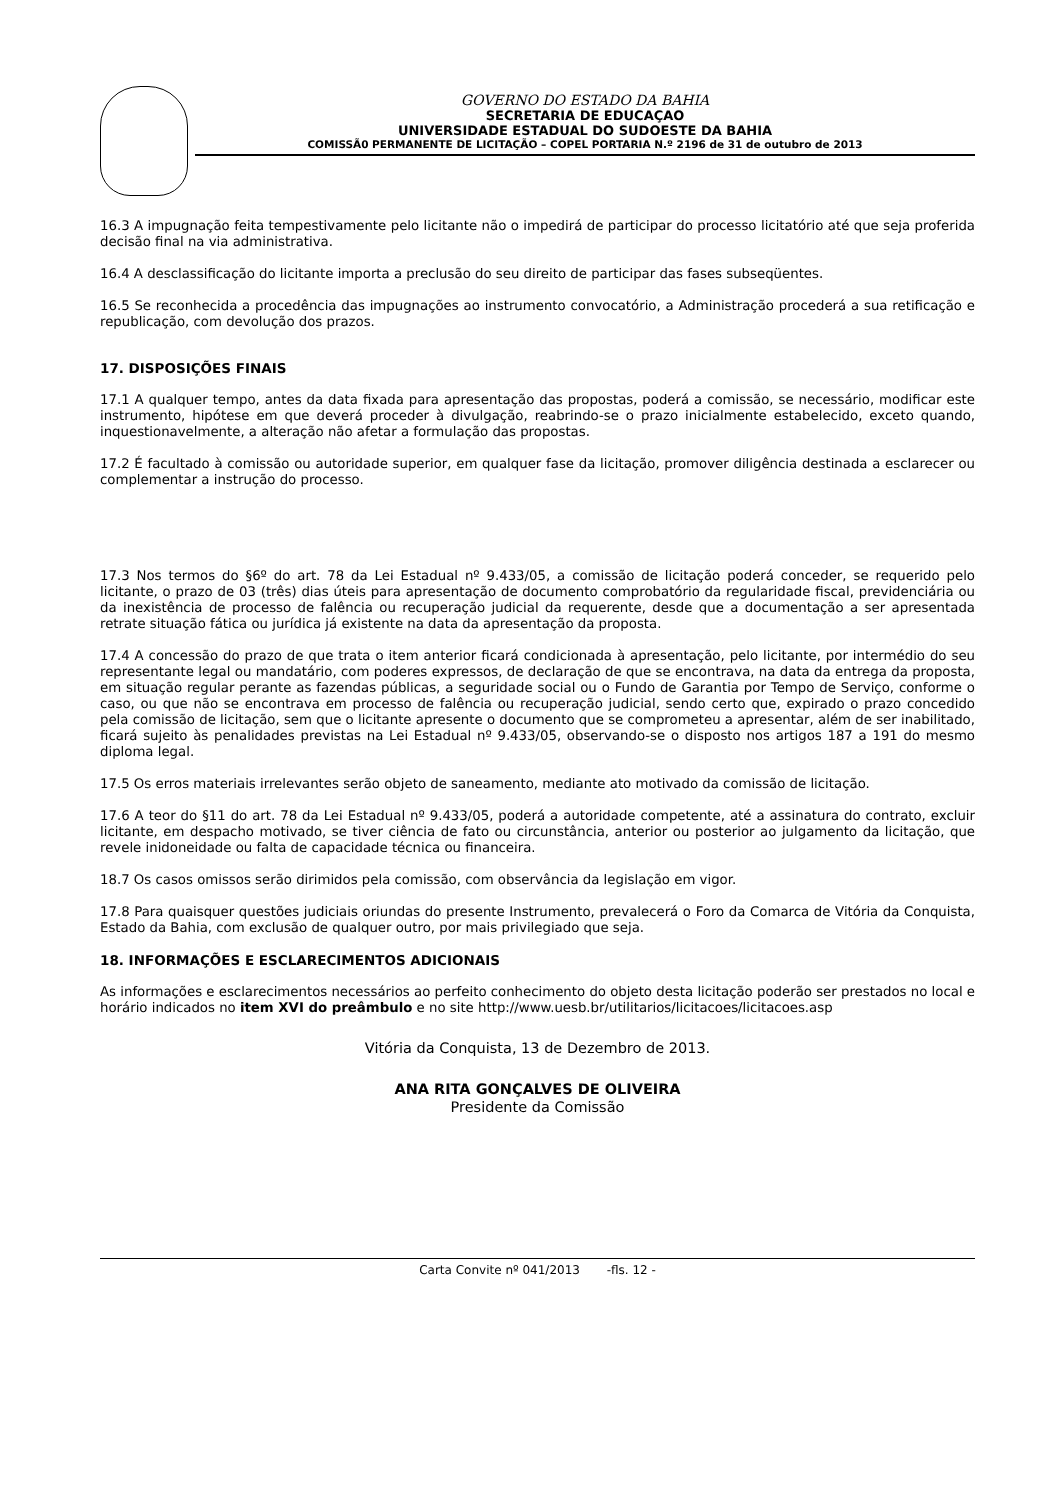GOVERNO DO ESTADO DA BAHIA
SECRETARIA DE EDUCAÇAO
UNIVERSIDADE ESTADUAL DO SUDOESTE DA BAHIA
COMISSÃ0 PERMANENTE DE LICITAÇÃO – COPEL PORTARIA N.º 2196 de 31 de outubro de 2013
16.3 A impugnação feita tempestivamente pelo licitante não o impedirá de participar do processo licitatório até que seja proferida decisão final na via administrativa.
16.4 A desclassificação do licitante importa a preclusão do seu direito de participar das fases subseqüentes.
16.5 Se reconhecida a procedência das impugnações ao instrumento convocatório, a Administração procederá a sua retificação e republicação, com devolução dos prazos.
17. DISPOSIÇÕES FINAIS
17.1 A qualquer tempo, antes da data fixada para apresentação das propostas, poderá a comissão, se necessário, modificar este instrumento, hipótese em que deverá proceder à divulgação, reabrindo-se o prazo inicialmente estabelecido, exceto quando, inquestionavelmente, a alteração não afetar a formulação das propostas.
17.2 É facultado à comissão ou autoridade superior, em qualquer fase da licitação, promover diligência destinada a esclarecer ou complementar a instrução do processo.
17.3 Nos termos do §6º do art. 78 da Lei Estadual nº 9.433/05, a comissão de licitação poderá conceder, se requerido pelo licitante, o prazo de 03 (três) dias úteis para apresentação de documento comprobatório da regularidade fiscal, previdenciária ou da inexistência de processo de falência ou recuperação judicial da requerente, desde que a documentação a ser apresentada retrate situação fática ou jurídica já existente na data da apresentação da proposta.
17.4 A concessão do prazo de que trata o item anterior ficará condicionada à apresentação, pelo licitante, por intermédio do seu representante legal ou mandatário, com poderes expressos, de declaração de que se encontrava, na data da entrega da proposta, em situação regular perante as fazendas públicas, a seguridade social ou o Fundo de Garantia por Tempo de Serviço, conforme o caso, ou que não se encontrava em processo de falência ou recuperação judicial, sendo certo que, expirado o prazo concedido pela comissão de licitação, sem que o licitante apresente o documento que se comprometeu a apresentar, além de ser inabilitado, ficará sujeito às penalidades previstas na Lei Estadual nº 9.433/05, observando-se o disposto nos artigos 187 a 191 do mesmo diploma legal.
17.5 Os erros materiais irrelevantes serão objeto de saneamento, mediante ato motivado da comissão de licitação.
17.6 A teor do §11 do art. 78 da Lei Estadual nº 9.433/05, poderá a autoridade competente, até a assinatura do contrato, excluir licitante, em despacho motivado, se tiver ciência de fato ou circunstância, anterior ou posterior ao julgamento da licitação, que revele inidoneidade ou falta de capacidade técnica ou financeira.
18.7 Os casos omissos serão dirimidos pela comissão, com observância da legislação em vigor.
17.8 Para quaisquer questões judiciais oriundas do presente Instrumento, prevalecerá o Foro da Comarca de Vitória da Conquista, Estado da Bahia, com exclusão de qualquer outro, por mais privilegiado que seja.
18. INFORMAÇÕES E ESCLARECIMENTOS ADICIONAIS
As informações e esclarecimentos necessários ao perfeito conhecimento do objeto desta licitação poderão ser prestados no local e horário indicados no item XVI do preâmbulo e no site http://www.uesb.br/utilitarios/licitacoes/licitacoes.asp
Vitória da Conquista, 13 de Dezembro de 2013.
ANA RITA GONÇALVES DE OLIVEIRA
Presidente da Comissão
Carta Convite nº 041/2013 -fls. 12 -